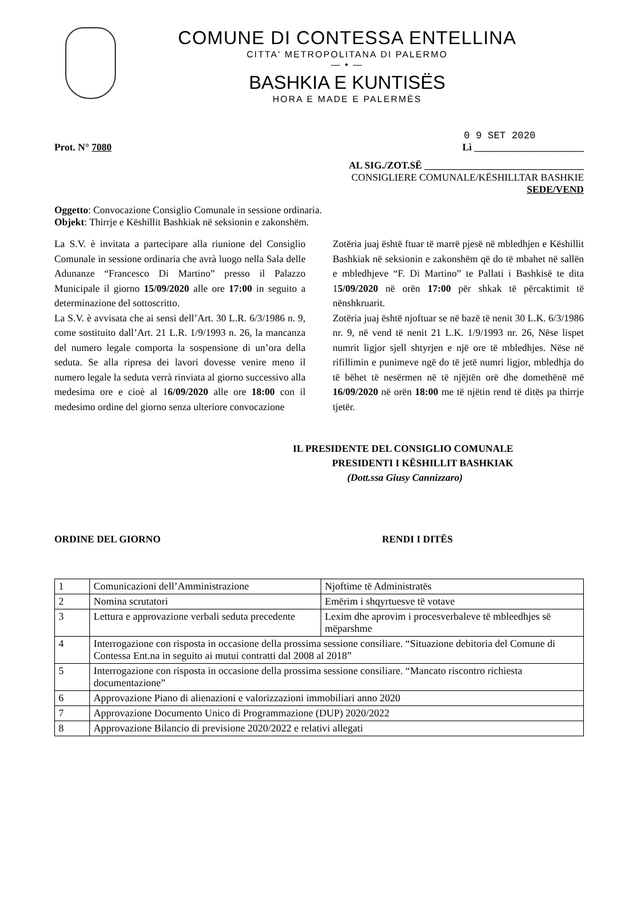COMUNE DI CONTESSA ENTELLINA
CITTA' METROPOLITANA DI PALERMO
— • —
BASHKIA E KUNTISËS
HORA E MADE E PALERMËS
0 9 SET 2020
Prot. N° 7080 Lì ______________________
AL SIG./ZOT.SË ________________________________
CONSIGLIERE COMUNALE/KËSHILLTAR BASHKIE
SEDE/VEND
Oggetto: Convocazione Consiglio Comunale in sessione ordinaria.
Objekt: Thirrje e Këshillit Bashkiak në seksionin e zakonshëm.
La S.V. è invitata a partecipare alla riunione del Consiglio Comunale in sessione ordinaria che avrà luogo nella Sala delle Adunanze “Francesco Di Martino” presso il Palazzo Municipale il giorno 15/09/2020 alle ore 17:00 in seguito a determinazione del sottoscritto.
La S.V. è avvisata che ai sensi dell’Art. 30 L.R. 6/3/1986 n. 9, come sostituito dall’Art. 21 L.R. 1/9/1993 n. 26, la mancanza del numero legale comporta la sospensione di un’ora della seduta. Se alla ripresa dei lavori dovesse venire meno il numero legale la seduta verrà rinviata al giorno successivo alla medesima ore e cioè al 16/09/2020 alle ore 18:00 con il medesimo ordine del giorno senza ulteriore convocazione
Zotëria juaj është ftuar të marrë pjesë në mbledhjen e Këshillit Bashkiak në seksionin e zakonshëm që do të mbahet në sallën e mbledhjeve “F. Di Martino” te Pallati i Bashkisë te dita 15/09/2020 në orën 17:00 për shkak të përcaktimit të nënshkruarit.
Zotëria juaj është njoftuar se në bazë të nenit 30 L.K. 6/3/1986 nr. 9, në vend të nenit 21 L.K. 1/9/1993 nr. 26, Nëse lispet numrit ligjor sjell shtyrjen e një ore të mbledhjes. Nëse në rifillimin e punimeve ngë do të jetë numri ligjor, mbledhja do të bëhet të nesërmen në të njëjtën orë dhe domethënë më 16/09/2020 në orën 18:00 me të njëtin rend të ditës pa thirrje tjetër.
IL PRESIDENTE DEL CONSIGLIO COMUNALE
PRESIDENTI I KËSHILLIT BASHKIAK
(Dott.ssa Giusy Cannizzaro)
ORDINE DEL GIORNO RENDI I DITËS
| 1 | Comunicazioni dell’Amministrazione | Njoftime të Administratës |
| 2 | Nomina scrutatori | Emërim i shqyrtuesve të votave |
| 3 | Lettura e approvazione verbali seduta precedente | Lexim dhe aprovim i procesverbaleve të mbleedhjes së mëparshme |
| 4 | Interrogazione con risposta in occasione della prossima sessione consiliare. “Situazione debitoria del Comune di Contessa Ent.na in seguito ai mutui contratti dal 2008 al 2018” | |
| 5 | Interrogazione con risposta in occasione della prossima sessione consiliare. “Mancato riscontro richiesta documentazione” | |
| 6 | Approvazione Piano di alienazioni e valorizzazioni immobiliari anno 2020 | |
| 7 | Approvazione Documento Unico di Programmazione (DUP) 2020/2022 | |
| 8 | Approvazione Bilancio di previsione 2020/2022 e relativi allegati | |